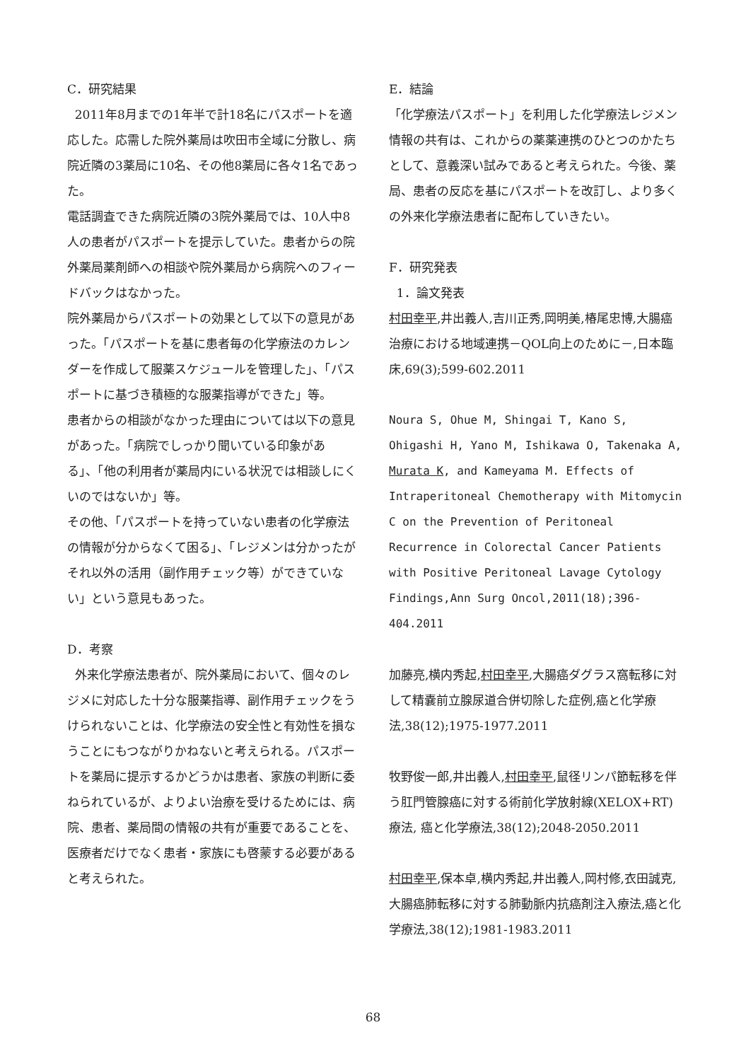C．研究結果
2011年8月までの1年半で計18名にパスポートを適応した。応需した院外薬局は吹田市全域に分散し、病院近隣の3薬局に10名、その他8薬局に各々1名であった。
電話調査できた病院近隣の3院外薬局では、10人中8人の患者がパスポートを提示していた。患者からの院外薬局薬剤師への相談や院外薬局から病院へのフィードバックはなかった。
院外薬局からパスポートの効果として以下の意見があった。「パスポートを基に患者毎の化学療法のカレンダーを作成して服薬スケジュールを管理した」、「パスポートに基づき積極的な服薬指導ができた」等。
患者からの相談がなかった理由については以下の意見があった。「病院でしっかり聞いている印象がある」、「他の利用者が薬局内にいる状況では相談しにくいのではないか」等。
その他、「パスポートを持っていない患者の化学療法の情報が分からなくて困る」、「レジメンは分かったがそれ以外の活用（副作用チェック等）ができていない」という意見もあった。
D．考察
外来化学療法患者が、院外薬局において、個々のレジメに対応した十分な服薬指導、副作用チェックをうけられないことは、化学療法の安全性と有効性を損なうことにもつながりかねないと考えられる。パスポートを薬局に提示するかどうかは患者、家族の判断に委ねられているが、よりよい治療を受けるためには、病院、患者、薬局間の情報の共有が重要であることを、医療者だけでなく患者・家族にも啓蒙する必要があると考えられた。
E．結論
「化学療法パスポート」を利用した化学療法レジメン情報の共有は、これからの薬薬連携のひとつのかたちとして、意義深い試みであると考えられた。今後、薬局、患者の反応を基にパスポートを改訂し、より多くの外来化学療法患者に配布していきたい。
F．研究発表
1．論文発表
村田幸平,井出義人,吉川正秀,岡明美,椿尾忠博,大腸癌治療における地域連携－QOL向上のために－,日本臨床,69(3);599-602.2011
Noura S, Ohue M, Shingai T, Kano S, Ohigashi H, Yano M, Ishikawa O, Takenaka A, Murata K, and Kameyama M. Effects of Intraperitoneal Chemotherapy with Mitomycin C on the Prevention of Peritoneal Recurrence in Colorectal Cancer Patients with Positive Peritoneal Lavage Cytology Findings,Ann Surg Oncol,2011(18);396-404.2011
加藤亮,横内秀起,村田幸平,大腸癌ダグラス窩転移に対して精嚢前立腺尿道合併切除した症例,癌と化学療法,38(12);1975-1977.2011
牧野俊一郎,井出義人,村田幸平,鼠径リンパ節転移を伴う肛門管腺癌に対する術前化学放射線(XELOX+RT) 療法, 癌と化学療法,38(12);2048-2050.2011
村田幸平,保本卓,横内秀起,井出義人,岡村修,衣田誠克,大腸癌肺転移に対する肺動脈内抗癌剤注入療法,癌と化学療法,38(12);1981-1983.2011
68